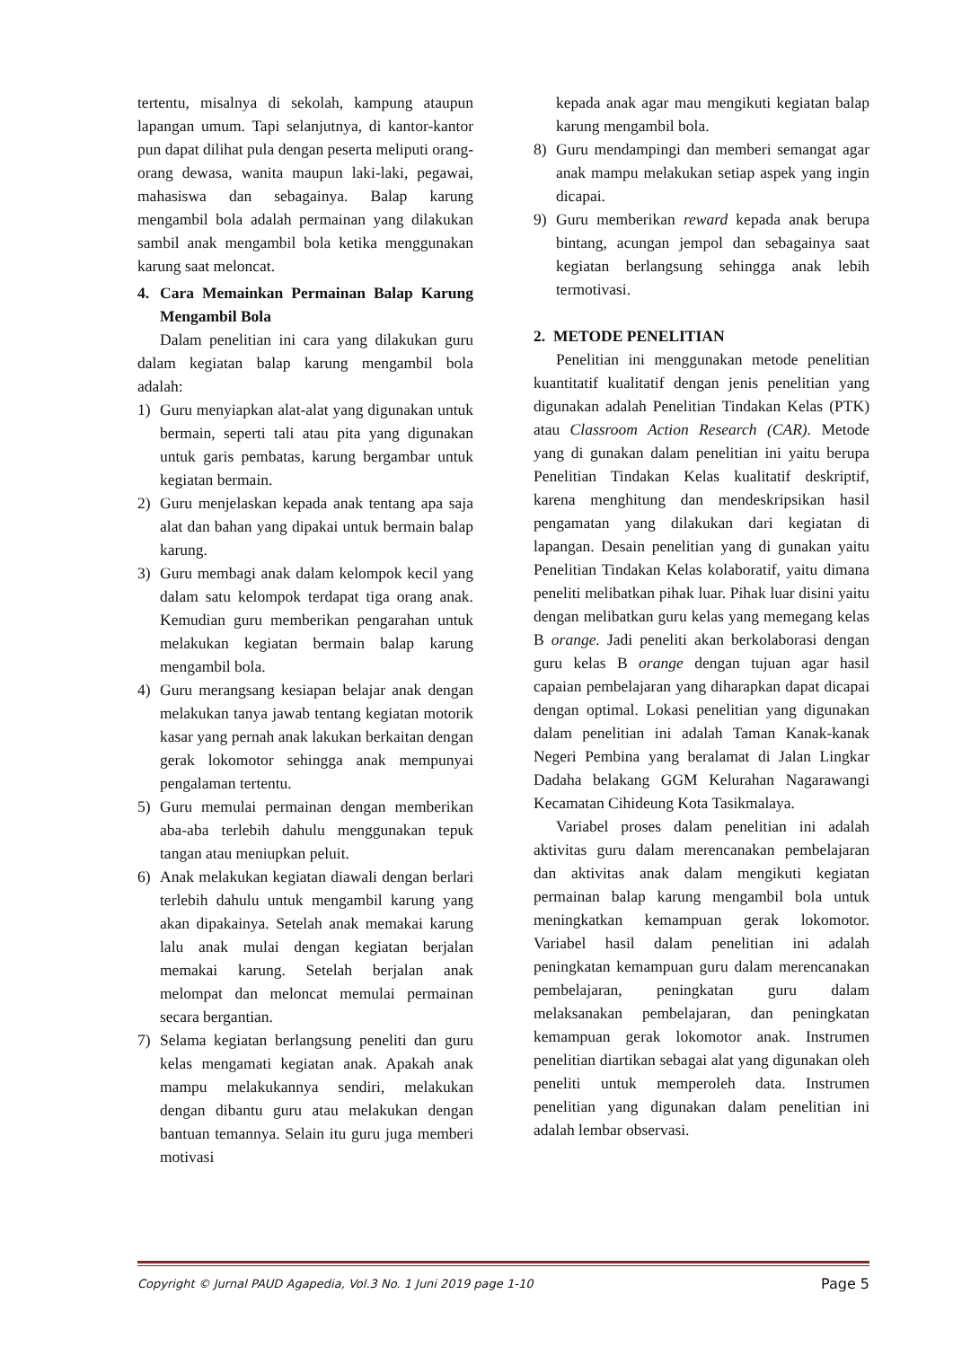tertentu, misalnya di sekolah, kampung ataupun lapangan umum. Tapi selanjutnya, di kantor-kantor pun dapat dilihat pula dengan peserta meliputi orang-orang dewasa, wanita maupun laki-laki, pegawai, mahasiswa dan sebagainya. Balap karung mengambil bola adalah permainan yang dilakukan sambil anak mengambil bola ketika menggunakan karung saat meloncat.
4. Cara Memainkan Permainan Balap Karung Mengambil Bola
Dalam penelitian ini cara yang dilakukan guru dalam kegiatan balap karung mengambil bola adalah:
1) Guru menyiapkan alat-alat yang digunakan untuk bermain, seperti tali atau pita yang digunakan untuk garis pembatas, karung bergambar untuk kegiatan bermain.
2) Guru menjelaskan kepada anak tentang apa saja alat dan bahan yang dipakai untuk bermain balap karung.
3) Guru membagi anak dalam kelompok kecil yang dalam satu kelompok terdapat tiga orang anak. Kemudian guru memberikan pengarahan untuk melakukan kegiatan bermain balap karung mengambil bola.
4) Guru merangsang kesiapan belajar anak dengan melakukan tanya jawab tentang kegiatan motorik kasar yang pernah anak lakukan berkaitan dengan gerak lokomotor sehingga anak mempunyai pengalaman tertentu.
5) Guru memulai permainan dengan memberikan aba-aba terlebih dahulu menggunakan tepuk tangan atau meniupkan peluit.
6) Anak melakukan kegiatan diawali dengan berlari terlebih dahulu untuk mengambil karung yang akan dipakainya. Setelah anak memakai karung lalu anak mulai dengan kegiatan berjalan memakai karung. Setelah berjalan anak melompat dan meloncat memulai permainan secara bergantian.
7) Selama kegiatan berlangsung peneliti dan guru kelas mengamati kegiatan anak. Apakah anak mampu melakukannya sendiri, melakukan dengan dibantu guru atau melakukan dengan bantuan temannya. Selain itu guru juga memberi motivasi
kepada anak agar mau mengikuti kegiatan balap karung mengambil bola.
8) Guru mendampingi dan memberi semangat agar anak mampu melakukan setiap aspek yang ingin dicapai.
9) Guru memberikan reward kepada anak berupa bintang, acungan jempol dan sebagainya saat kegiatan berlangsung sehingga anak lebih termotivasi.
2. METODE PENELITIAN
Penelitian ini menggunakan metode penelitian kuantitatif kualitatif dengan jenis penelitian yang digunakan adalah Penelitian Tindakan Kelas (PTK) atau Classroom Action Research (CAR). Metode yang di gunakan dalam penelitian ini yaitu berupa Penelitian Tindakan Kelas kualitatif deskriptif, karena menghitung dan mendeskripsikan hasil pengamatan yang dilakukan dari kegiatan di lapangan. Desain penelitian yang di gunakan yaitu Penelitian Tindakan Kelas kolaboratif, yaitu dimana peneliti melibatkan pihak luar. Pihak luar disini yaitu dengan melibatkan guru kelas yang memegang kelas B orange. Jadi peneliti akan berkolaborasi dengan guru kelas B orange dengan tujuan agar hasil capaian pembelajaran yang diharapkan dapat dicapai dengan optimal. Lokasi penelitian yang digunakan dalam penelitian ini adalah Taman Kanak-kanak Negeri Pembina yang beralamat di Jalan Lingkar Dadaha belakang GGM Kelurahan Nagarawangi Kecamatan Cihideung Kota Tasikmalaya.
Variabel proses dalam penelitian ini adalah aktivitas guru dalam merencanakan pembelajaran dan aktivitas anak dalam mengikuti kegiatan permainan balap karung mengambil bola untuk meningkatkan kemampuan gerak lokomotor. Variabel hasil dalam penelitian ini adalah peningkatan kemampuan guru dalam merencanakan pembelajaran, peningkatan guru dalam melaksanakan pembelajaran, dan peningkatan kemampuan gerak lokomotor anak. Instrumen penelitian diartikan sebagai alat yang digunakan oleh peneliti untuk memperoleh data. Instrumen penelitian yang digunakan dalam penelitian ini adalah lembar observasi.
Copyright © Jurnal PAUD Agapedia, Vol.3 No. 1 Juni 2019 page 1-10 Page 5